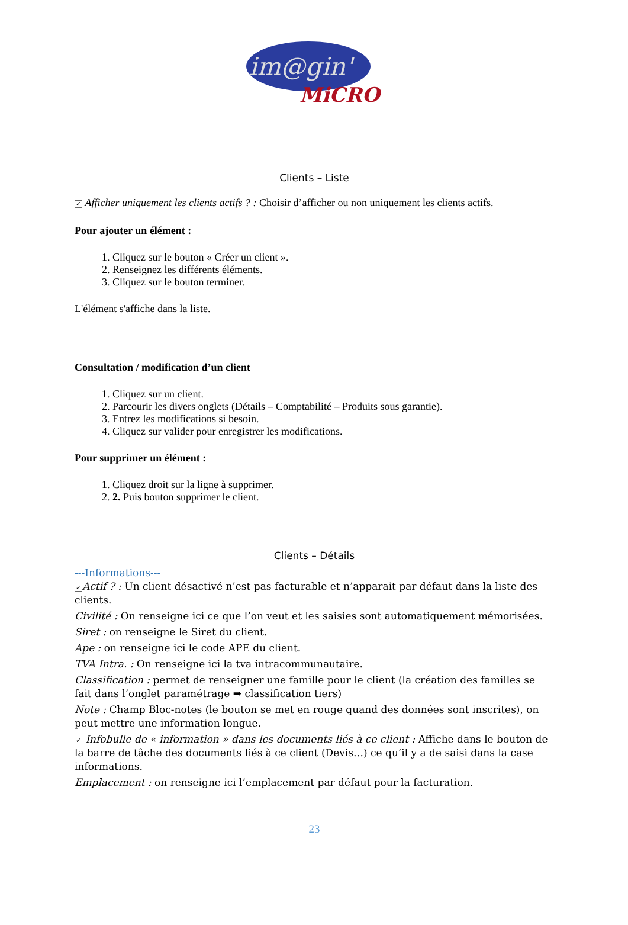im@gin'
MiCRO
Clients – Liste
✓ Afficher uniquement les clients actifs ? : Choisir d’afficher ou non uniquement les clients actifs.
Pour ajouter un élément :
1. Cliquez sur le bouton « Créer un client ».
2. Renseignez les différents éléments.
3. Cliquez sur le bouton terminer.
L'élément s'affiche dans la liste.
Consultation / modification d’un client
1. Cliquez sur un client.
2. Parcourir les divers onglets (Détails – Comptabilité – Produits sous garantie).
3. Entrez les modifications si besoin.
4. Cliquez sur valider pour enregistrer les modifications.
Pour supprimer un élément :
1. Cliquez droit sur la ligne à supprimer.
2. 2. Puis bouton supprimer le client.
Clients – Détails
---Informations---
✓ Actif ? : Un client désactivé n’est pas facturable et n’apparait par défaut dans la liste des clients.
Civilité : On renseigne ici ce que l’on veut et les saisies sont automatiquement mémorisées.
Siret : on renseigne le Siret du client.
Ape : on renseigne ici le code APE du client.
TVA Intra. : On renseigne ici la tva intracommunautaire.
Classification : permet de renseigner une famille pour le client (la création des familles se fait dans l’onglet paramétrage ➡ classification tiers)
Note : Champ Bloc-notes (le bouton se met en rouge quand des données sont inscrites), on peut mettre une information longue.
✓ Infobulle de « information » dans les documents liés à ce client : Affiche dans le bouton de la barre de tâche des documents liés à ce client (Devis…) ce qu’il y a de saisi dans la case informations.
Emplacement : on renseigne ici l’emplacement par défaut pour la facturation.
23